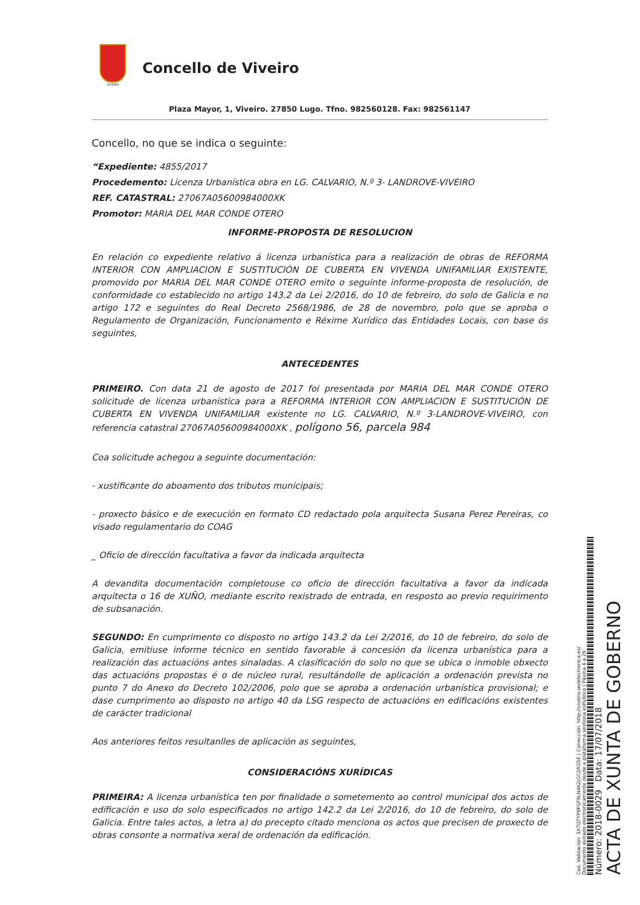VIVEIRO
Concello de Viveiro
Plaza Mayor, 1, Viveiro. 27850 Lugo. Tfno. 982560128. Fax: 982561147
Concello, no que se indica o seguinte:
“Expediente: 4855/2017
Procedemento: Licenza Urbanística obra en LG. CALVARIO, N.º 3- LANDROVE-VIVEIRO
REF. CATASTRAL: 27067A05600984000XK
Promotor: MARIA DEL MAR CONDE OTERO
INFORME-PROPOSTA DE RESOLUCION
En relación co expediente relativo á licenza urbanística para a realización de obras de REFORMA INTERIOR CON AMPLIACION E SUSTITUCIÓN DE CUBERTA EN VIVENDA UNIFAMILIAR EXISTENTE, promovido por MARIA DEL MAR CONDE OTERO emito o seguinte informe-proposta de resolución, de conformidade co establecido no artigo 143.2 da Lei 2/2016, do 10 de febreiro, do solo de Galicia e no artigo 172 e seguintes do Real Decreto 2568/1986, de 28 de novembro, polo que se aproba o Regulamento de Organización, Funcionamento e Réxime Xurídico das Entidades Locais, con base ós seguintes,
ANTECEDENTES
PRIMEIRO. Con data 21 de agosto de 2017 foi presentada por MARIA DEL MAR CONDE OTERO solicitude de licenza urbanística para a REFORMA INTERIOR CON AMPLIACION E SUSTITUCIÓN DE CUBERTA EN VIVENDA UNIFAMILIAR existente no LG. CALVARIO, N.º 3-LANDROVE-VIVEIRO, con referencia catastral 27067A05600984000XK , polígono 56, parcela 984
Coa solicitude achegou a seguinte documentación:
- xustificante do aboamento dos tributos municipais;
- proxecto básico e de execución en formato CD redactado pola arquitecta Susana Perez Pereiras, co visado regulamentario do COAG
_ Oficio de dirección facultativa a favor da indicada arquitecta
A devandita documentación completouse co oficio de dirección facultativa a favor da indicada arquitecta o 16 de XUÑO, mediante escrito rexistrado de entrada, en resposto ao previo requirimento de subsanación.
SEGUNDO: En cumprimento co disposto no artigo 143.2 da Lei 2/2016, do 10 de febreiro, do solo de Galicia, emitiuse informe técnico en sentido favorable á concesión da licenza urbanística para a realización das actuacións antes sinaladas. A clasificación do solo no que se ubica o inmoble obxecto das actuacións propostas é o de núcleo rural, resultándolle de aplicación a ordenación prevista no punto 7 do Anexo do Decreto 102/2006, polo que se aproba a ordenación urbanística provisional; e dase cumprimento ao disposto no artigo 40 da LSG respecto de actuacións en edificacións existentes de carácter tradicional
Aos anteriores feitos resultanlles de aplicación as seguintes,
CONSIDERACIÓNS XURÍDICAS
PRIMEIRA: A licenza urbanística ten por finalidade o sometemento ao control municipal dos actos de edificación e uso do solo especificados no artigo 142.2 da Lei 2/2016, do 10 de febreiro, do solo de Galicia. Entre tales actos, a letra a) do precepto citado menciona os actos que precisen de proxecto de obras consonte a normativa xeral de ordenación da edificación.
ACTA DE XUNTA DE GOBERNO
Número: 2018-0029 Data: 17/07/2018
Cod. Validación: 3X7QTYP9PGF9LN4K2JGC2RG5E | Corrección: http://viveiro.sedelectronica.es/
Documento asinado electronicamente desde a plataforma xestiona esPublico | Páxina 4 a 29